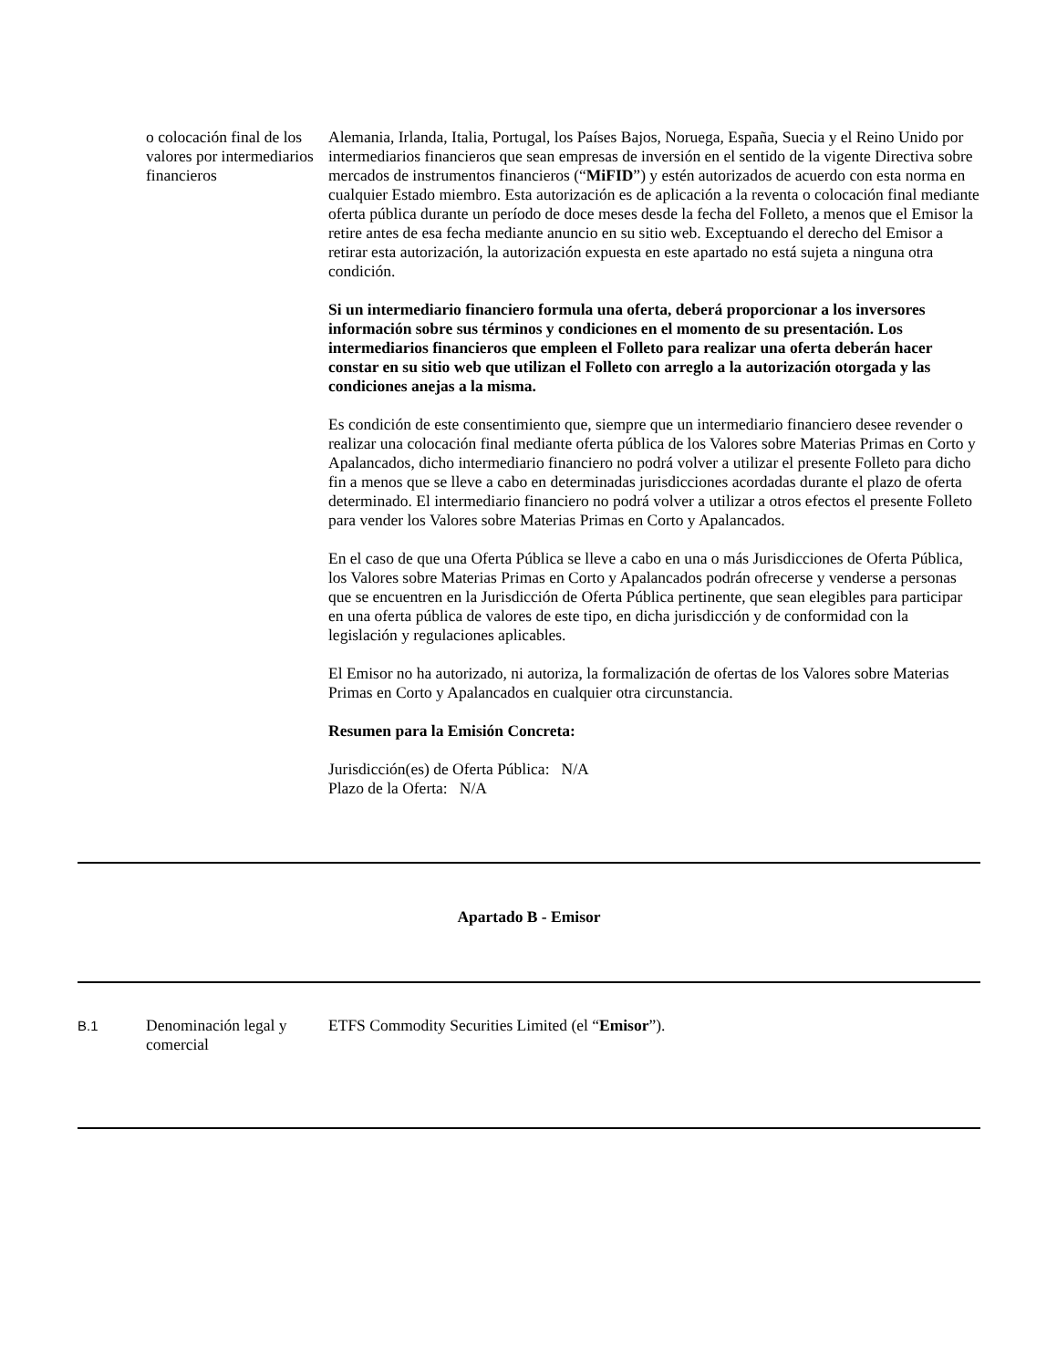| | o colocación final de los valores por intermediarios financieros | Alemania, Irlanda, Italia, Portugal, los Países Bajos, Noruega, España, Suecia y el Reino Unido por intermediarios financieros que sean empresas de inversión en el sentido de la vigente Directiva sobre mercados de instrumentos financieros (“ MiFID ”) y estén autorizados de acuerdo con esta norma en cualquier Estado miembro. Esta autorización es de aplicación a la reventa o colocación final mediante oferta pública durante un período de doce meses desde la fecha del Folleto, a menos que el Emisor la retire antes de esa fecha mediante anuncio en su sitio web. Exceptuando el derecho del Emisor a retirar esta autorización, la autorización expuesta en este apartado no está sujeta a ninguna otra condición. Si un intermediario financiero formula una oferta, deberá proporcionar a los inversores información sobre sus términos y condiciones en el momento de su presentación. Los intermediarios financieros que empleen el Folleto para realizar una oferta deberán hacer constar en su sitio web que utilizan el Folleto con arreglo a la autorización otorgada y las condiciones anejas a la misma. Es condición de este consentimiento que, siempre que un intermediario financiero desee revender o realizar una colocación final mediante oferta pública de los Valores sobre Materias Primas en Corto y Apalancados, dicho intermediario financiero no podrá volver a utilizar el presente Folleto para dicho fin a menos que se lleve a cabo en determinadas jurisdicciones acordadas durante el plazo de oferta determinado. El intermediario financiero no podrá volver a utilizar a otros efectos el presente Folleto para vender los Valores sobre Materias Primas en Corto y Apalancados. En el caso de que una Oferta Pública se lleve a cabo en una o más Jurisdicciones de Oferta Pública, los Valores sobre Materias Primas en Corto y Apalancados podrán ofrecerse y venderse a personas que se encuentren en la Jurisdicción de Oferta Pública pertinente, que sean elegibles para participar en una oferta pública de valores de este tipo, en dicha jurisdicción y de conformidad con la legislación y regulaciones aplicables. El Emisor no ha autorizado, ni autoriza, la formalización de ofertas de los Valores sobre Materias Primas en Corto y Apalancados en cualquier otra circunstancia. Resumen para la Emisión Concreta: Jurisdicción(es) de Oferta Pública: N/A Plazo de la Oferta: N/A |
| Apartado B - Emisor | | |
| B.1 | Denominación legal y comercial | ETFS Commodity Securities Limited (el “ Emisor ”). |